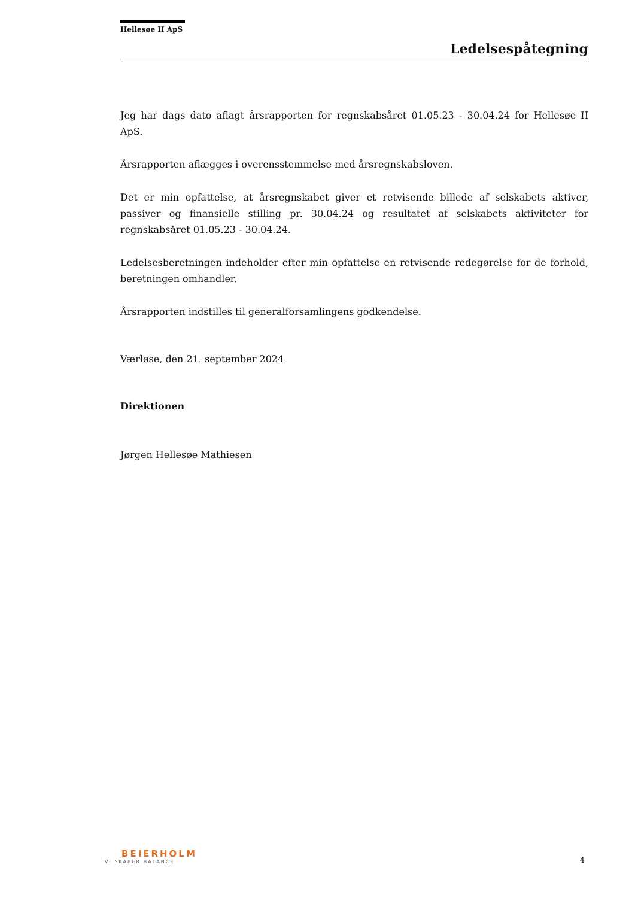Hellesøe II ApS
Ledelsespåtegning
Jeg har dags dato aflagt årsrapporten for regnskabsåret 01.05.23 - 30.04.24 for Hellesøe II ApS.
Årsrapporten aflægges i overensstemmelse med årsregnskabsloven.
Det er min opfattelse, at årsregnskabet giver et retvisende billede af selskabets aktiver, passiver og finansielle stilling pr. 30.04.24 og resultatet af selskabets aktiviteter for regnskabsåret 01.05.23 - 30.04.24.
Ledelsesberetningen indeholder efter min opfattelse en retvisende redegørelse for de forhold, beretningen omhandler.
Årsrapporten indstilles til generalforsamlingens godkendelse.
Værløse, den 21. september 2024
Direktionen
Jørgen Hellesøe Mathiesen
BEIERHOLM
VI SKABER BALANCE
4